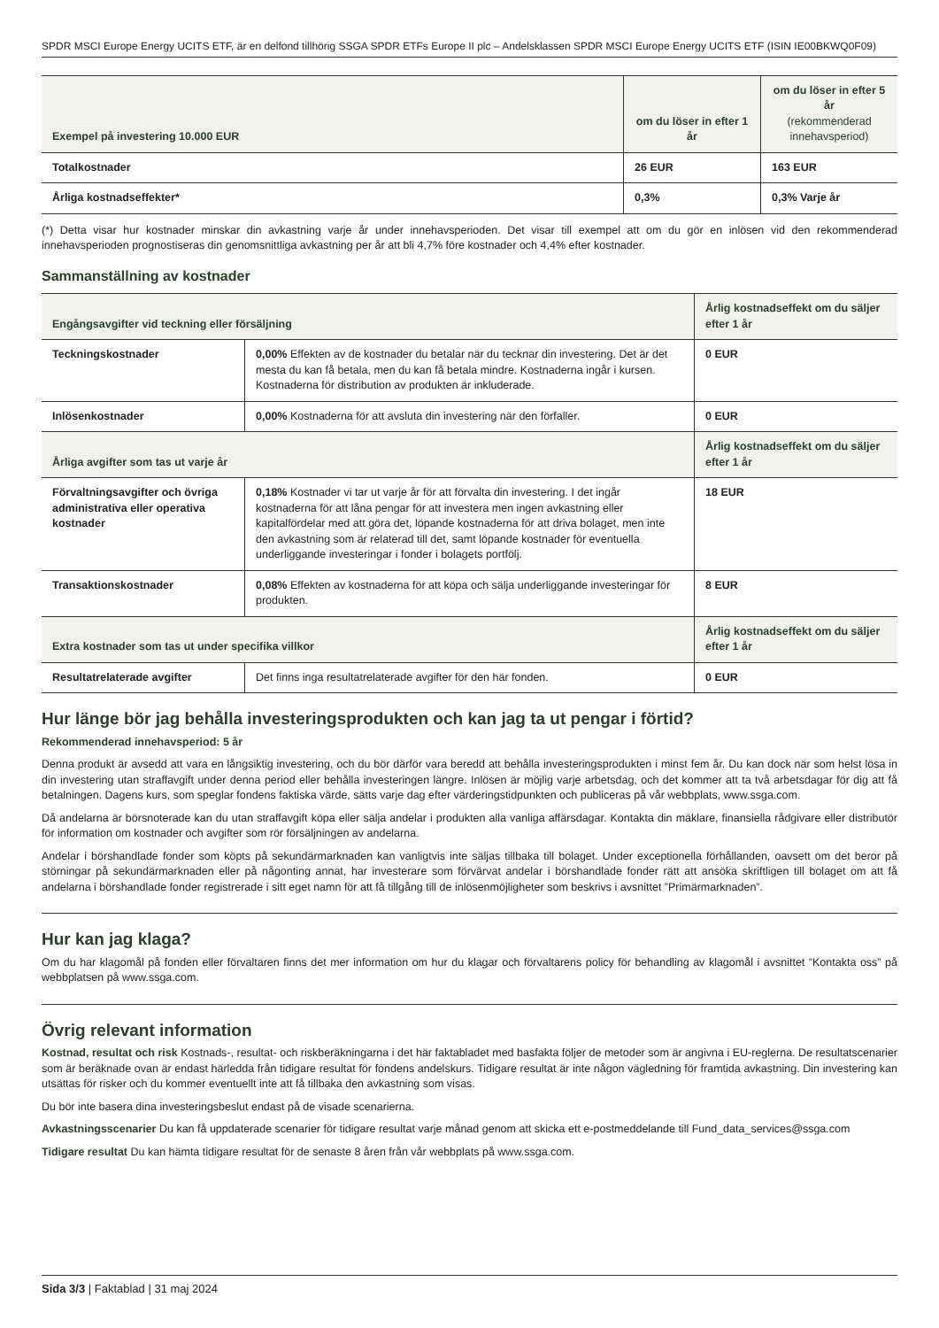SPDR MSCI Europe Energy UCITS ETF, är en delfond tillhörig SSGA SPDR ETFs Europe II plc – Andelsklassen SPDR MSCI Europe Energy UCITS ETF (ISIN IE00BKWQ0F09)
| Exempel på investering 10.000 EUR | om du löser in efter 1 år | om du löser in efter 5 år (rekommenderad innehavsperiod) |
| --- | --- | --- |
| Totalkostnader | 26 EUR | 163 EUR |
| Årliga kostnadseffekter* | 0,3% | 0,3% Varje år |
(*) Detta visar hur kostnader minskar din avkastning varje år under innehavsperioden. Det visar till exempel att om du gör en inlösen vid den rekommenderad innehavsperioden prognostiseras din genomsnittliga avkastning per år att bli 4,7% före kostnader och 4,4% efter kostnader.
Sammanställning av kostnader
| Engångsavgifter vid teckning eller försäljning | | Årlig kostnadseffekt om du säljer efter 1 år |
| --- | --- | --- |
| Teckningskostnader | 0,00% Effekten av de kostnader du betalar när du tecknar din investering. Det är det mesta du kan få betala, men du kan få betala mindre. Kostnaderna ingår i kursen. Kostnaderna för distribution av produkten är inkluderade. | 0 EUR |
| Inlösenkostnader | 0,00% Kostnaderna för att avsluta din investering när den förfaller. | 0 EUR |
| Årliga avgifter som tas ut varje år | | Årlig kostnadseffekt om du säljer efter 1 år |
| Förvaltningsavgifter och övriga administrativa eller operativa kostnader | 0,18% Kostnader vi tar ut varje år för att förvalta din investering. I det ingår kostnaderna för att låna pengar för att investera men ingen avkastning eller kapitalfördelar med att göra det, löpande kostnaderna för att driva bolaget, men inte den avkastning som är relaterad till det, samt löpande kostnader för eventuella underliggande investeringar i fonder i bolagets portfölj. | 18 EUR |
| Transaktionskostnader | 0,08% Effekten av kostnaderna för att köpa och sälja underliggande investeringar för produkten. | 8 EUR |
| Extra kostnader som tas ut under specifika villkor | | Årlig kostnadseffekt om du säljer efter 1 år |
| Resultatrelaterade avgifter | Det finns inga resultatrelaterade avgifter för den här fonden. | 0 EUR |
Hur länge bör jag behålla investeringsprodukten och kan jag ta ut pengar i förtid?
Rekommenderad innehavsperiod: 5 år
Denna produkt är avsedd att vara en långsiktig investering, och du bör därför vara beredd att behålla investeringsprodukten i minst fem år. Du kan dock när som helst lösa in din investering utan straffavgift under denna period eller behålla investeringen längre. Inlösen är möjlig varje arbetsdag, och det kommer att ta två arbetsdagar för dig att få betalningen. Dagens kurs, som speglar fondens faktiska värde, sätts varje dag efter värderingstidpunkten och publiceras på vår webbplats, www.ssga.com.
Då andelarna är börsnoterade kan du utan straffavgift köpa eller sälja andelar i produkten alla vanliga affärsdagar. Kontakta din mäklare, finansiella rådgivare eller distributör för information om kostnader och avgifter som rör försäljningen av andelarna.
Andelar i börshandlade fonder som köpts på sekundärmarknaden kan vanligtvis inte säljas tillbaka till bolaget. Under exceptionella förhållanden, oavsett om det beror på störningar på sekundärmarknaden eller på någonting annat, har investerare som förvärvat andelar i börshandlade fonder rätt att ansöka skriftligen till bolaget om att få andelarna i börshandlade fonder registrerade i sitt eget namn för att få tillgång till de inlösenmöjligheter som beskrivs i avsnittet ”Primärmarknaden”.
Hur kan jag klaga?
Om du har klagomål på fonden eller förvaltaren finns det mer information om hur du klagar och förvaltarens policy för behandling av klagomål i avsnittet ”Kontakta oss” på webbplatsen på www.ssga.com.
Övrig relevant information
Kostnad, resultat och risk Kostnads-, resultat- och riskberäkningarna i det här faktabladet med basfakta följer de metoder som är angivna i EU-reglerna. De resultatscenarier som är beräknade ovan är endast härledda från tidigare resultat för fondens andelskurs. Tidigare resultat är inte någon vägledning för framtida avkastning. Din investering kan utsättas för risker och du kommer eventuellt inte att få tillbaka den avkastning som visas.
Du bör inte basera dina investeringsbeslut endast på de visade scenarierna.
Avkastningsscenarier Du kan få uppdaterade scenarier för tidigare resultat varje månad genom att skicka ett e-postmeddelande till Fund_data_services@ssga.com
Tidigare resultat Du kan hämta tidigare resultat för de senaste 8 åren från vår webbplats på www.ssga.com.
Sida 3/3 | Faktablad | 31 maj 2024